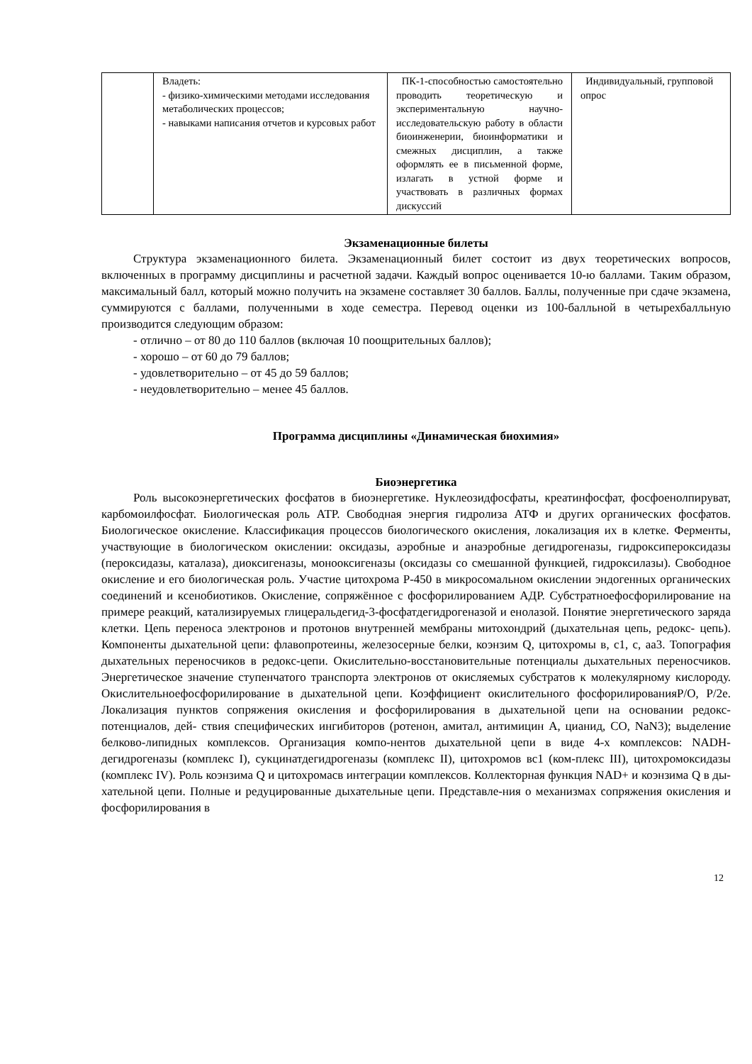| | Владеть: - физико-химическими методами исследования метаболических процессов; - навыками написания отчетов и курсовых работ | ПК-1-способностью самостоятельно проводить теоретическую и экспериментальную научно-исследовательскую работу в области биоинженерии, биоинформатики и смежных дисциплин, а также оформлять ее в письменной форме, излагать в устной форме и участвовать в различных формах дискуссий | Индивидуальный, групповой опрос |
Экзаменационные билеты
Структура экзаменационного билета. Экзаменационный билет состоит из двух теоретических вопросов, включенных в программу дисциплины и расчетной задачи. Каждый вопрос оценивается 10-ю баллами. Таким образом, максимальный балл, который можно получить на экзамене составляет 30 баллов. Баллы, полученные при сдаче экзамена, суммируются с баллами, полученными в ходе семестра. Перевод оценки из 100-балльной в четырехбалльную производится следующим образом:
- отлично – от 80 до 110 баллов (включая 10 поощрительных баллов);
- хорошо – от 60 до 79 баллов;
- удовлетворительно – от 45 до 59 баллов;
- неудовлетворительно – менее 45 баллов.
Программа дисциплины «Динамическая биохимия»
Биоэнергетика
Роль высокоэнергетических фосфатов в биоэнергетике. Нуклеозидфосфаты, креатинфосфат, фосфоенолпируват, карбомоилфосфат. Биологическая роль АТР. Свободная энергия гидролиза АТФ и других органических фосфатов. Биологическое окисление. Классификация процессов биологического окисления, локализация их в клетке. Ферменты, участвующие в биологическом окислении: оксидазы, аэробные и анаэробные дегидрогеназы, гидроксипероксидазы (пероксидазы, каталаза), диоксигеназы, монооксигеназы (оксидазы со смешанной функцией, гидроксилазы). Свободное окисление и его биологическая роль. Участие цитохрома Р-450 в микросомальном окислении эндогенных органических соединений и ксенобиотиков. Окисление, сопряжённое с фосфорилированием АДР. Субстратноефосфорилирование на примере реакций, катализируемых глицеральдегид-3-фосфатдегидрогеназой и енолазой. Понятие энергетического заряда клетки. Цепь переноса электронов и протонов внутренней мембраны митохондрий (дыхательная цепь, редокс- цепь). Компоненты дыхательной цепи: флавопротеины, железосерные белки, коэнзим Q, цитохромы в, с1, с, аа3. Топография дыхательных переносчиков в редокс-цепи. Окислительно-восстановительные потенциалы дыхательных переносчиков. Энергетическое значение ступенчатого транспорта электронов от окисляемых субстратов к молекулярному кислороду. Окислительноефосфорилирование в дыхательной цепи. Коэффициент окислительного фосфорилированияР/О, Р/2е. Локализация пунктов сопряжения окисления и фосфорилирования в дыхательной цепи на основании редокс-потенциалов, дей- ствия специфических ингибиторов (ротенон, амитал, антимицин А, цианид, СО, NaN3); выделение белково-липидных комплексов. Организация компо-нентов дыхательной цепи в виде 4-х комплексов: NADH-дегидрогеназы (комплекс I), сукцинатдегидрогеназы (комплекс II), цитохромов вс1 (ком-плекс III), цитохромоксидазы (комплекс IV). Роль коэнзима Q и цитохромасв интеграции комплексов. Коллекторная функция NAD+ и коэнзима Q в ды-хательной цепи. Полные и редуцированные дыхательные цепи. Представле-ния о механизмах сопряжения окисления и фосфорилирования в
12